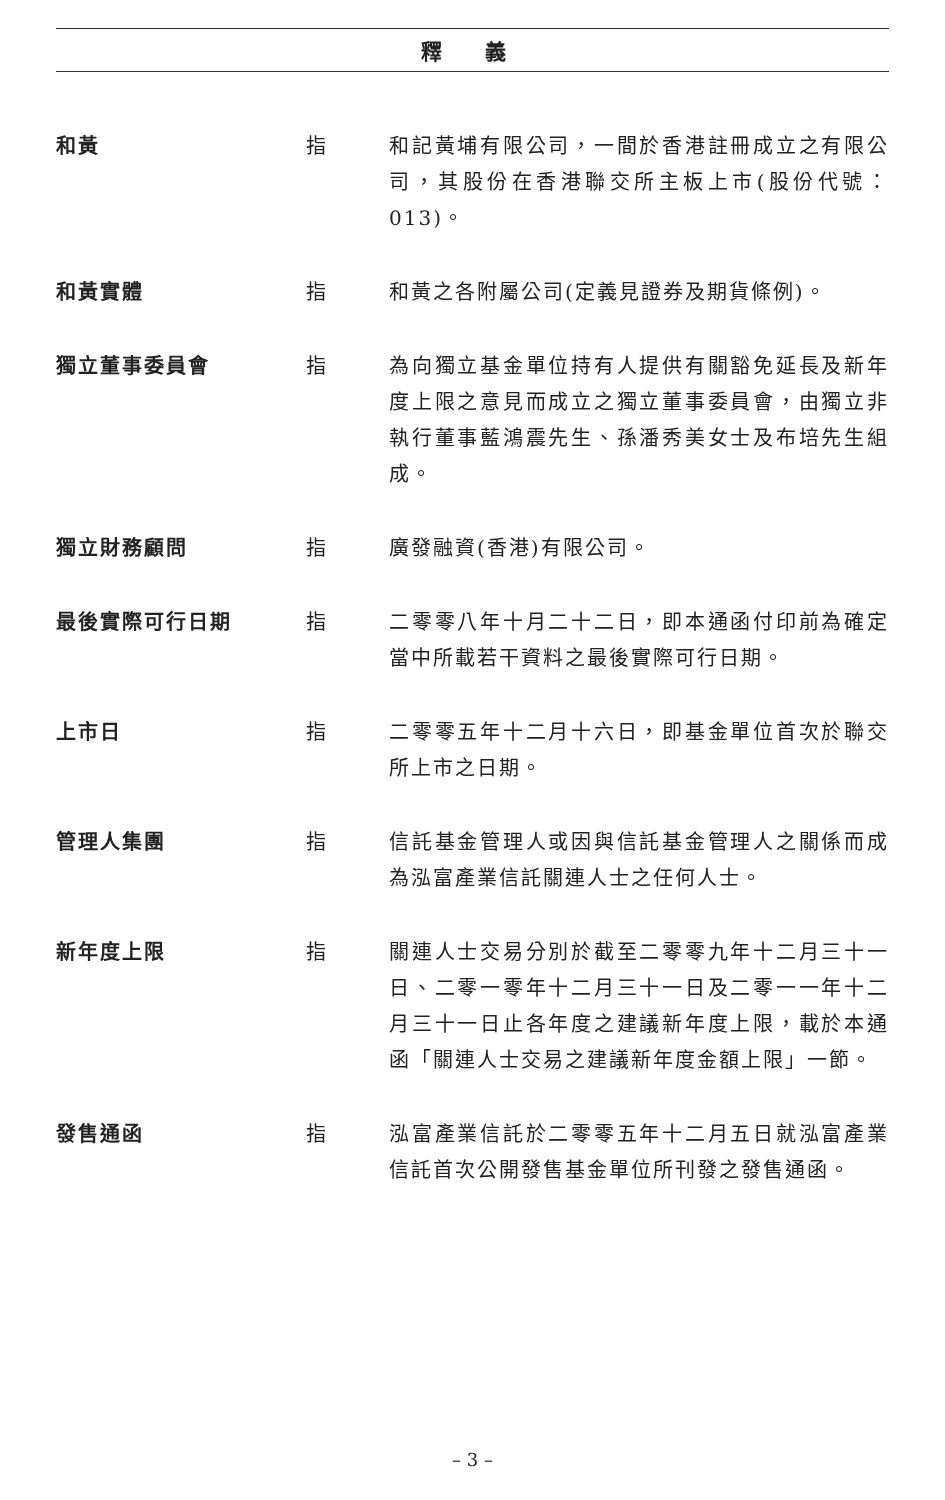釋 義
和黃 指 和記黃埔有限公司，一間於香港註冊成立之有限公司，其股份在香港聯交所主板上市(股份代號：013)。
和黃實體 指 和黃之各附屬公司(定義見證券及期貨條例)。
獨立董事委員會 指 為向獨立基金單位持有人提供有關豁免延長及新年度上限之意見而成立之獨立董事委員會，由獨立非執行董事藍鴻震先生、孫潘秀美女士及布培先生組成。
獨立財務顧問 指 廣發融資(香港)有限公司。
最後實際可行日期 指 二零零八年十月二十二日，即本通函付印前為確定當中所載若干資料之最後實際可行日期。
上市日 指 二零零五年十二月十六日，即基金單位首次於聯交所上市之日期。
管理人集團 指 信託基金管理人或因與信託基金管理人之關係而成為泓富產業信託關連人士之任何人士。
新年度上限 指 關連人士交易分別於截至二零零九年十二月三十一日、二零一零年十二月三十一日及二零一一年十二月三十一日止各年度之建議新年度上限，載於本通函「關連人士交易之建議新年度金額上限」一節。
發售通函 指 泓富產業信託於二零零五年十二月五日就泓富產業信託首次公開發售基金單位所刊發之發售通函。
– 3 –